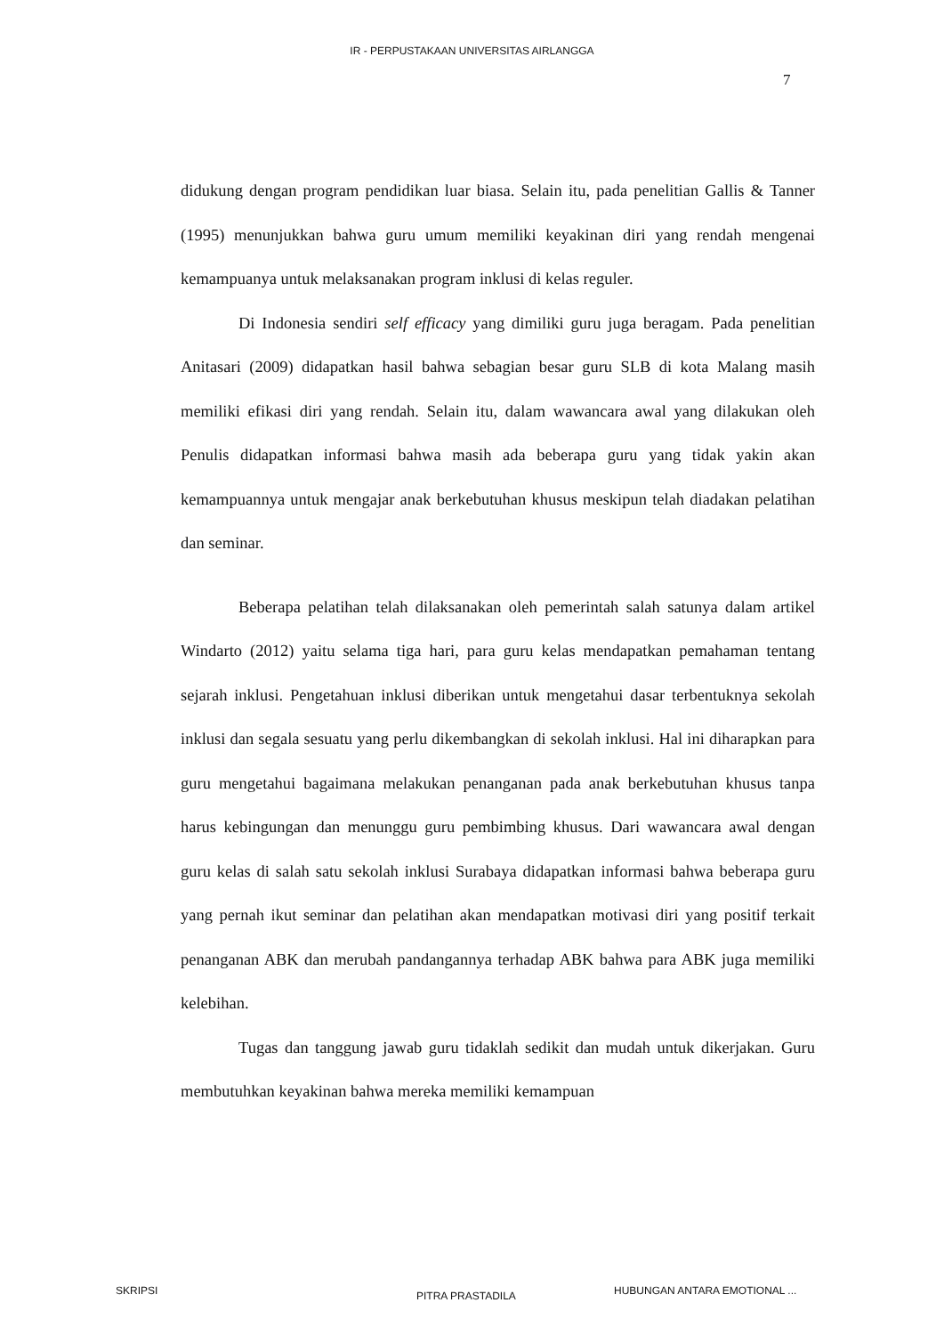IR - PERPUSTAKAAN UNIVERSITAS AIRLANGGA
7
didukung dengan program pendidikan luar biasa. Selain itu, pada penelitian Gallis & Tanner (1995) menunjukkan bahwa guru umum memiliki keyakinan diri yang rendah mengenai kemampuanya untuk melaksanakan program inklusi di kelas reguler.
Di Indonesia sendiri self efficacy yang dimiliki guru juga beragam. Pada penelitian Anitasari (2009) didapatkan hasil bahwa sebagian besar guru SLB di kota Malang masih memiliki efikasi diri yang rendah. Selain itu, dalam wawancara awal yang dilakukan oleh Penulis didapatkan informasi bahwa masih ada beberapa guru yang tidak yakin akan kemampuannya untuk mengajar anak berkebutuhan khusus meskipun telah diadakan pelatihan dan seminar.
Beberapa pelatihan telah dilaksanakan oleh pemerintah salah satunya dalam artikel Windarto (2012) yaitu selama tiga hari, para guru kelas mendapatkan pemahaman tentang sejarah inklusi. Pengetahuan inklusi diberikan untuk mengetahui dasar terbentuknya sekolah inklusi dan segala sesuatu yang perlu dikembangkan di sekolah inklusi. Hal ini diharapkan para guru mengetahui bagaimana melakukan penanganan pada anak berkebutuhan khusus tanpa harus kebingungan dan menunggu guru pembimbing khusus. Dari wawancara awal dengan guru kelas di salah satu sekolah inklusi Surabaya didapatkan informasi bahwa beberapa guru yang pernah ikut seminar dan pelatihan akan mendapatkan motivasi diri yang positif terkait penanganan ABK dan merubah pandangannya terhadap ABK bahwa para ABK juga memiliki kelebihan.
Tugas dan tanggung jawab guru tidaklah sedikit dan mudah untuk dikerjakan. Guru membutuhkan keyakinan bahwa mereka memiliki kemampuan
SKRIPSI PITRA PRASTADILA HUBUNGAN ANTARA EMOTIONAL ...